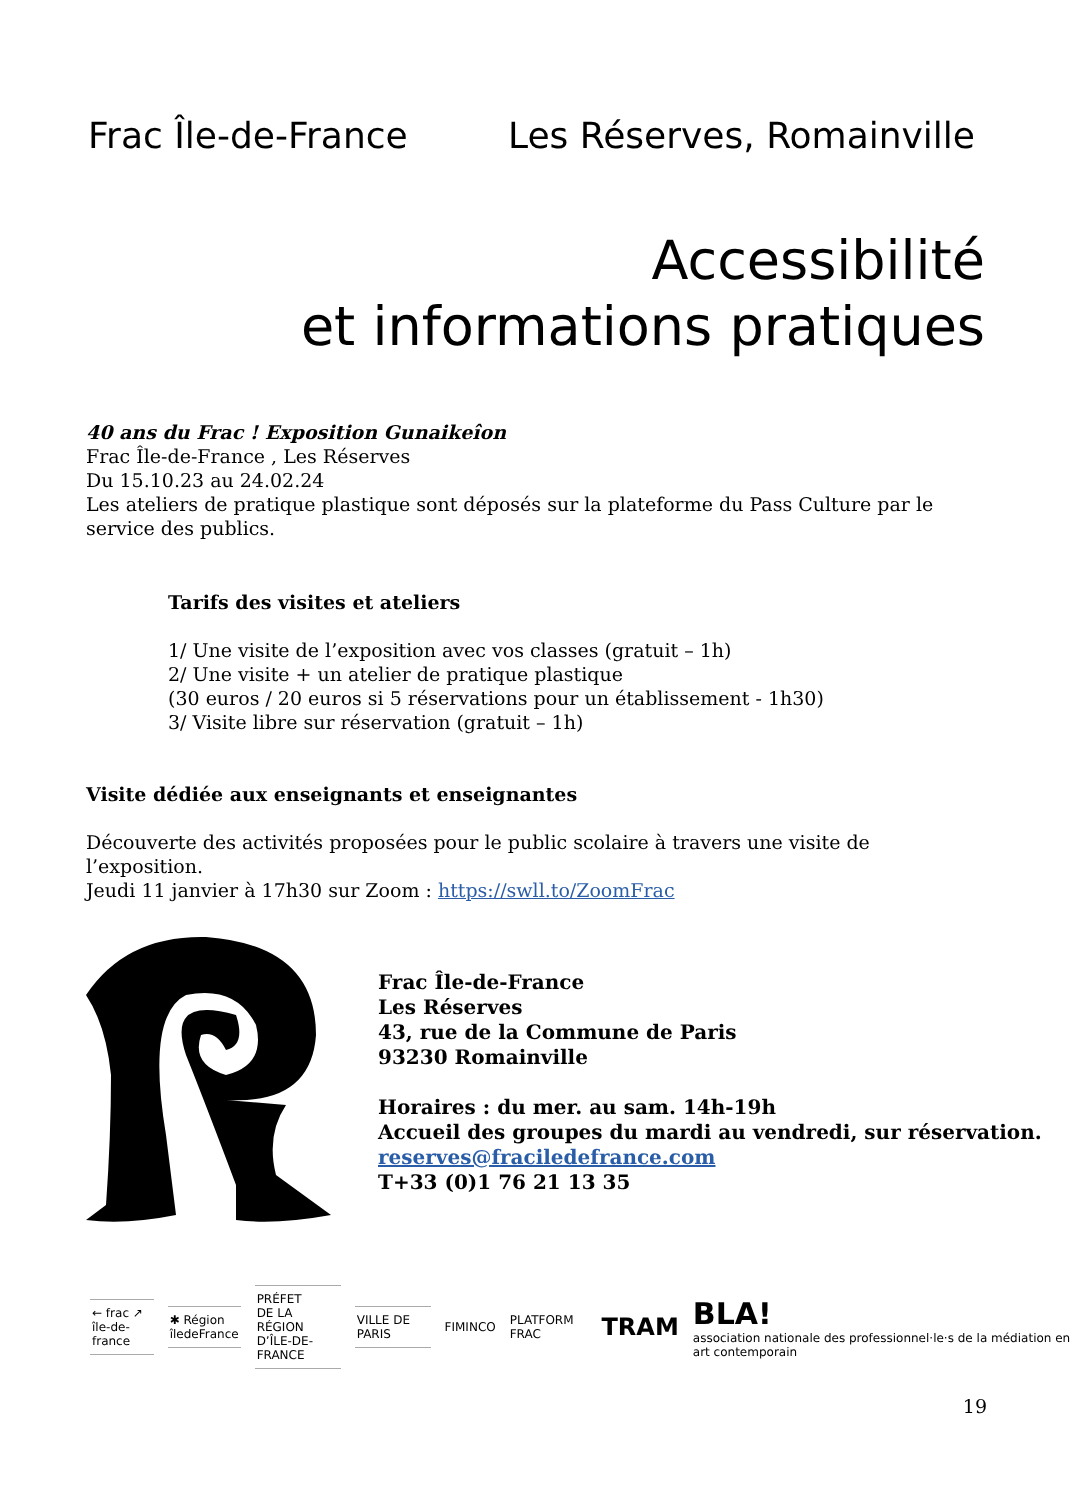Frac Île-de-France Les Réserves, Romainville
Accessibilité
et informations pratiques
40 ans du Frac ! Exposition Gunaikeîon
Frac Île-de-France , Les Réserves
Du 15.10.23 au 24.02.24
Les ateliers de pratique plastique sont déposés sur la plateforme du Pass Culture par le service des publics.
Tarifs des visites et ateliers
1/ Une visite de l’exposition avec vos classes (gratuit – 1h)
2/ Une visite + un atelier de pratique plastique
(30 euros / 20 euros si 5 réservations pour un établissement - 1h30)
3/ Visite libre sur réservation (gratuit – 1h)
Visite dédiée aux enseignants et enseignantes
Découverte des activités proposées pour le public scolaire à travers une visite de l’exposition.
Jeudi 11 janvier à 17h30 sur Zoom : https://swll.to/ZoomFrac
Frac Île-de-France
Les Réserves
43, rue de la Commune de Paris
93230 Romainville
Horaires : du mer. au sam. 14h-19h
Accueil des groupes du mardi au vendredi, sur réservation.
reserves@fraciledefrance.com
T+33 (0)1 76 21 13 35
← frac ↗
île-de-france
✱ Région
îledeFrance
PRÉFET
DE LA RÉGION
D’ÎLE-DE-FRANCE
VILLE DE PARIS
FIMINCO PLATFORM FRAC TRAM BLA!
association nationale des professionnel·le·s de la médiation en art contemporain
19